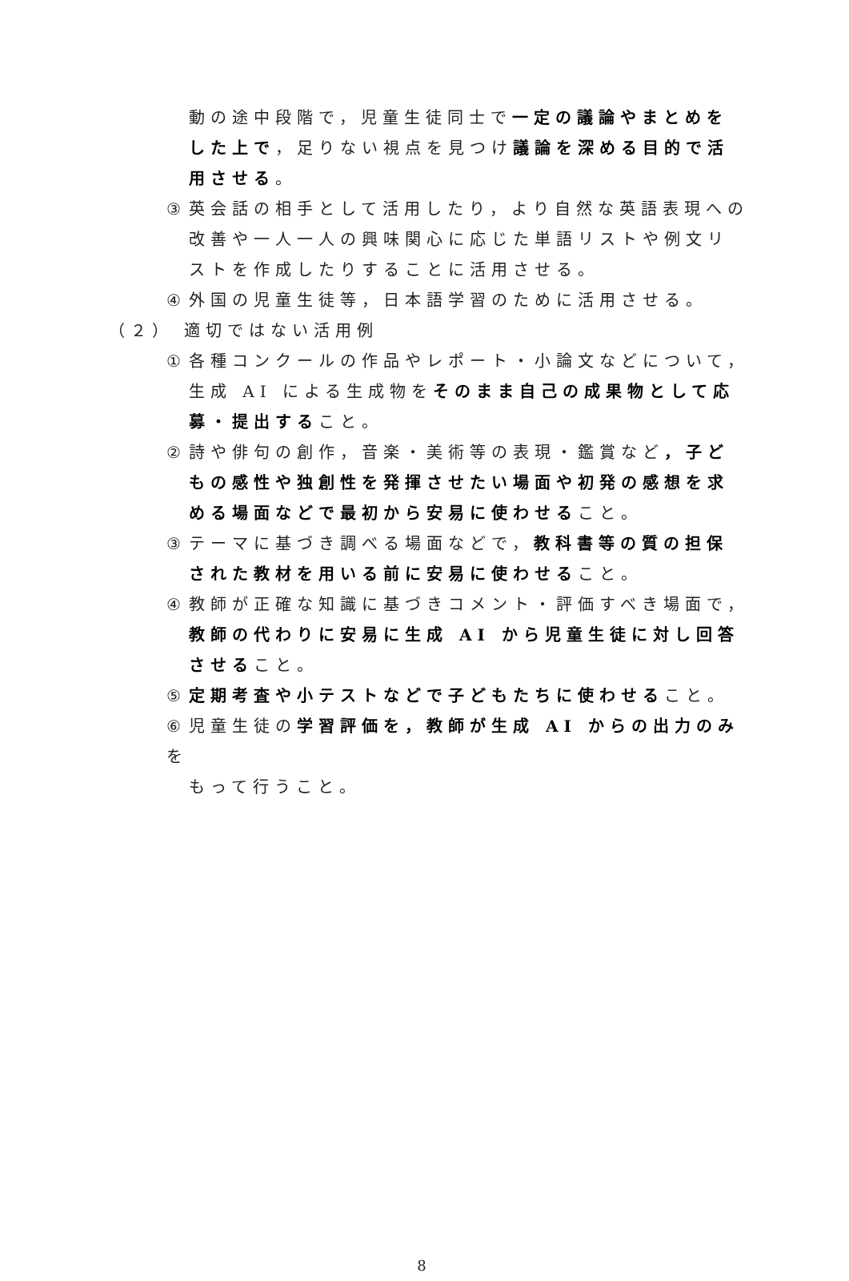動の途中段階で，児童生徒同士で一定の議論やまとめをした上で，足りない視点を見つけ議論を深める目的で活用させる。
③ 英会話の相手として活用したり，より自然な英語表現への
改善や一人一人の興味関心に応じた単語リストや例文リストを作成したりすることに活用させる。
④ 外国の児童生徒等，日本語学習のために活用させる。
（２） 適切ではない活用例
① 各種コンクールの作品やレポート・小論文などについて，
生成 AI による生成物をそのまま自己の成果物として応募・提出すること。
② 詩や俳句の創作，音楽・美術等の表現・鑑賞など，子ど
もの感性や独創性を発揮させたい場面や初発の感想を求める場面などで最初から安易に使わせること。
③ テーマに基づき調べる場面などで，教科書等の質の担保
された教材を用いる前に安易に使わせること。
④ 教師が正確な知識に基づきコメント・評価すべき場面で，
教師の代わりに安易に生成 AI から児童生徒に対し回答させること。
⑤ 定期考査や小テストなどで子どもたちに使わせること。
⑥ 児童生徒の学習評価を，教師が生成 AI からの出力のみを
もって行うこと。
8